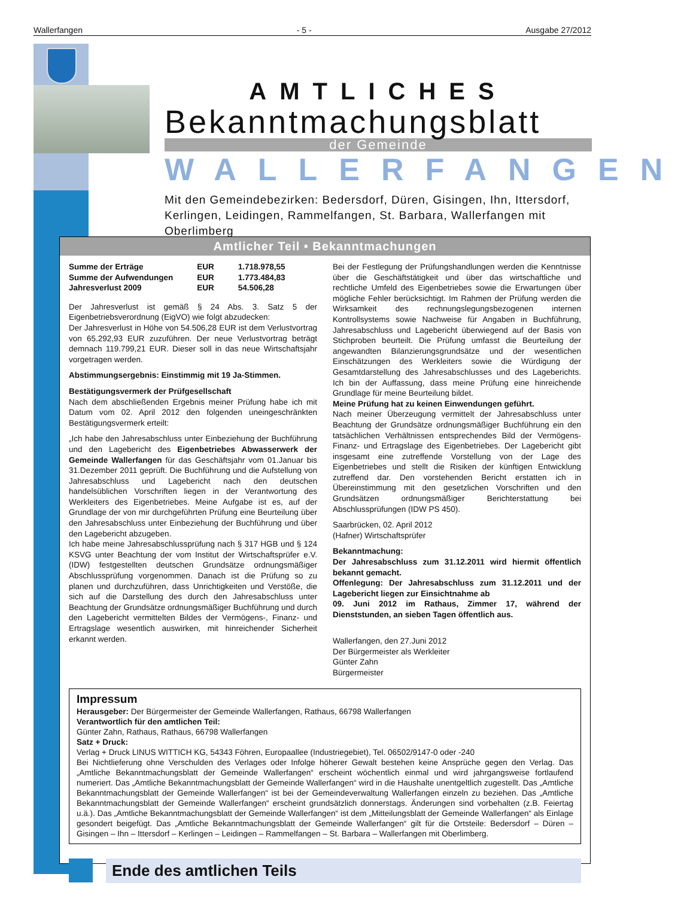Wallerfangen - 5 - Ausgabe 27/2012
AMTLICHES
Bekanntmachungsblatt
der Gemeinde
WALLERFANGEN
Mit den Gemeindebezirken: Bedersdorf, Düren, Gisingen, Ihn, Ittersdorf, Kerlingen, Leidingen, Rammelfangen, St. Barbara, Wallerfangen mit Oberlimberg
Amtlicher Teil • Bekanntmachungen
| Summe der Erträge | EUR | 1.718.978,55 |
| Summe der Aufwendungen | EUR | 1.773.484,83 |
| Jahresverlust 2009 | EUR | 54.506,28 |
Der Jahresverlust ist gemäß § 24 Abs. 3. Satz 5 der Eigenbetriebsverordnung (EigVO) wie folgt abzudecken:
Der Jahresverlust in Höhe von 54.506,28 EUR ist dem Verlustvortrag von 65.292,93 EUR zuzuführen. Der neue Verlustvortrag beträgt demnach 119.799,21 EUR. Dieser soll in das neue Wirtschaftsjahr vorgetragen werden.
Abstimmungsergebnis: Einstimmig mit 19 Ja-Stimmen.
Bestätigungsvermerk der Prüfgesellschaft
Nach dem abschließenden Ergebnis meiner Prüfung habe ich mit Datum vom 02. April 2012 den folgenden uneingeschränkten Bestätigungsvermerk erteilt:
„Ich habe den Jahresabschluss unter Einbeziehung der Buchführung und den Lagebericht des Eigenbetriebes Abwasserwerk der Gemeinde Wallerfangen für das Geschäftsjahr vom 01.Januar bis 31.Dezember 2011 geprüft. Die Buchführung und die Aufstellung von Jahresabschluss und Lagebericht nach den deutschen handelsüblichen Vorschriften liegen in der Verantwortung des Werkleiters des Eigenbetriebes. Meine Aufgabe ist es, auf der Grundlage der von mir durchgeführten Prüfung eine Beurteilung über den Jahresabschluss unter Einbeziehung der Buchführung und über den Lagebericht abzugeben.
Ich habe meine Jahresabschlussprüfung nach § 317 HGB und § 124 KSVG unter Beachtung der vom Institut der Wirtschaftsprüfer e.V. (IDW) festgestellten deutschen Grundsätze ordnungsmäßiger Abschlussprüfung vorgenommen. Danach ist die Prüfung so zu planen und durchzuführen, dass Unrichtigkeiten und Verstöße, die sich auf die Darstellung des durch den Jahresabschluss unter Beachtung der Grundsätze ordnungsmäßiger Buchführung und durch den Lagebericht vermittelten Bildes der Vermögens-, Finanz- und Ertragslage wesentlich auswirken, mit hinreichender Sicherheit erkannt werden.
Bei der Festlegung der Prüfungshandlungen werden die Kenntnisse über die Geschäftstätigkeit und über das wirtschaftliche und rechtliche Umfeld des Eigenbetriebes sowie die Erwartungen über mögliche Fehler berücksichtigt. Im Rahmen der Prüfung werden die Wirksamkeit des rechnungslegungsbezogenen internen Kontrollsystems sowie Nachweise für Angaben in Buchführung, Jahresabschluss und Lagebericht überwiegend auf der Basis von Stichproben beurteilt. Die Prüfung umfasst die Beurteilung der angewandten Bilanzierungsgrundsätze und der wesentlichen Einschätzungen des Werkleiters sowie die Würdigung der Gesamtdarstellung des Jahresabschlusses und des Lageberichts. Ich bin der Auffassung, dass meine Prüfung eine hinreichende Grundlage für meine Beurteilung bildet.
Meine Prüfung hat zu keinen Einwendungen geführt.
Nach meiner Überzeugung vermittelt der Jahresabschluss unter Beachtung der Grundsätze ordnungsmäßiger Buchführung ein den tatsächlichen Verhältnissen entsprechendes Bild der Vermögens-Finanz- und Ertragslage des Eigenbetriebes. Der Lagebericht gibt insgesamt eine zutreffende Vorstellung von der Lage des Eigenbetriebes und stellt die Risiken der künftigen Entwicklung zutreffend dar. Den vorstehenden Bericht erstatten ich in Übereinstimmung mit den gesetzlichen Vorschriften und den Grundsätzen ordnungsmäßiger Berichterstattung bei Abschlussprüfungen (IDW PS 450).
Saarbrücken, 02. April 2012
(Hafner) Wirtschaftsprüfer
Bekanntmachung:
Der Jahresabschluss zum 31.12.2011 wird hiermit öffentlich bekannt gemacht.
Offenlegung: Der Jahresabschluss zum 31.12.2011 und der Lagebericht liegen zur Einsichtnahme ab
09. Juni 2012 im Rathaus, Zimmer 17, während der Dienststunden, an sieben Tagen öffentlich aus.
Wallerfangen, den 27.Juni 2012
Der Bürgermeister als Werkleiter
Günter Zahn
Bürgermeister
Impressum
Herausgeber: Der Bürgermeister der Gemeinde Wallerfangen, Rathaus, 66798 Wallerfangen
Verantwortlich für den amtlichen Teil:
Günter Zahn, Rathaus, Rathaus, 66798 Wallerfangen
Satz + Druck:
Verlag + Druck LINUS WITTICH KG, 54343 Föhren, Europaallee (Industriegebiet), Tel. 06502/9147-0 oder -240
Bei Nichtlieferung ohne Verschulden des Verlages oder Infolge höherer Gewalt bestehen keine Ansprüche gegen den Verlag. Das „Amtliche Bekanntmachungsblatt der Gemeinde Wallerfangen“ erscheint wöchentlich einmal und wird jahrgangsweise fortlaufend numeriert. Das „Amtliche Bekanntmachungsblatt der Gemeinde Wallerfangen“ wird in die Haushalte unentgeltlich zugestellt. Das „Amtliche Bekanntmachungsblatt der Gemeinde Wallerfangen“ ist bei der Gemeindeverwaltung Wallerfangen einzeln zu beziehen. Das „Amtliche Bekanntmachungsblatt der Gemeinde Wallerfangen“ erscheint grundsätzlich donnerstags. Änderungen sind vorbehalten (z.B. Feiertag u.ä.). Das „Amtliche Bekanntmachungsblatt der Gemeinde Wallerfangen“ ist dem „Mitteilungsblatt der Gemeinde Wallerfangen“ als Einlage gesondert beigefügt. Das „Amtliche Bekanntmachungsblatt der Gemeinde Wallerfangen“ gilt für die Ortsteile: Bedersdorf – Düren – Gisingen – Ihn – Ittersdorf – Kerlingen – Leidingen – Rammelfangen – St. Barbara – Wallerfangen mit Oberlimberg.
Ende des amtlichen Teils